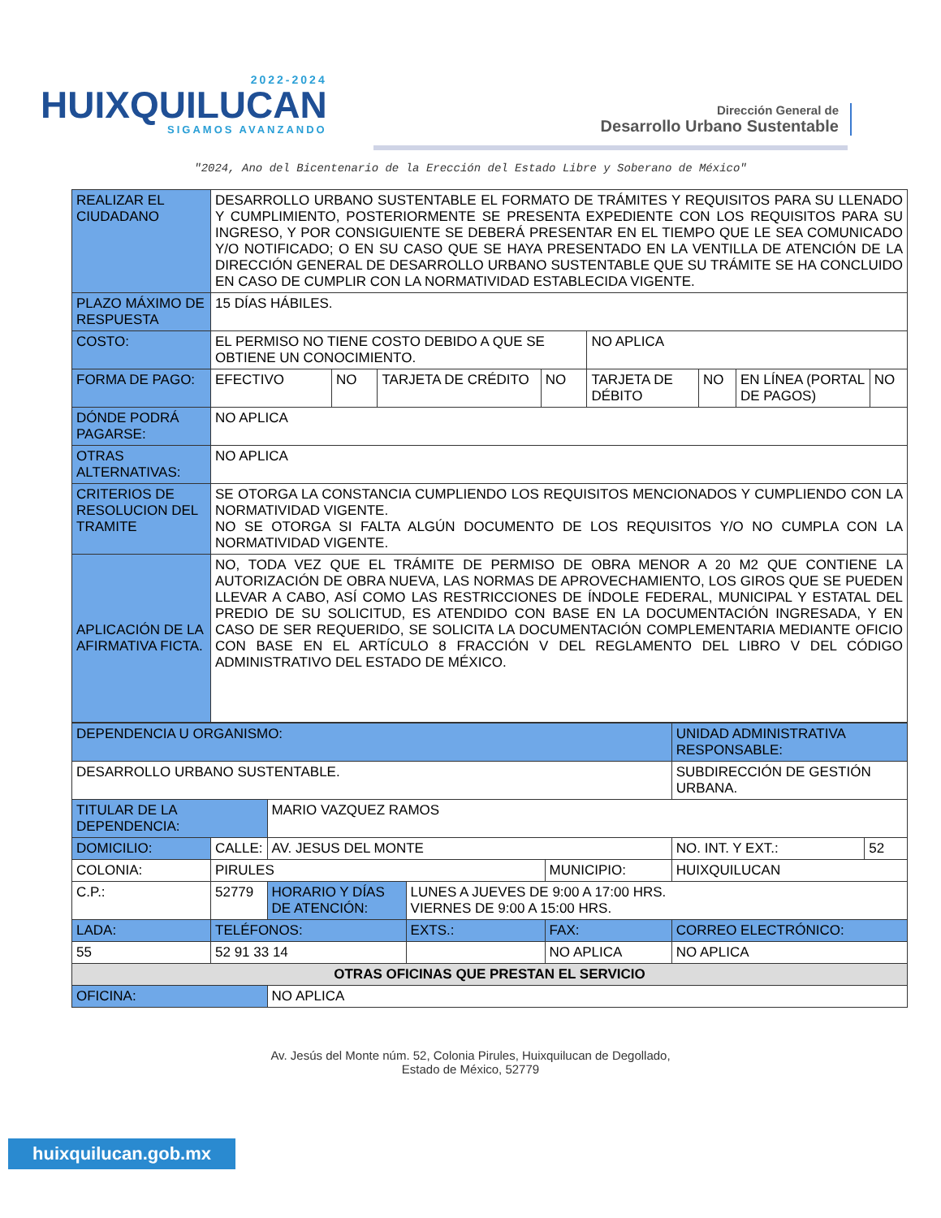2022-2024
HUIXQUILUCAN
SIGAMOS AVANZANDO
Dirección General de
Desarrollo Urbano Sustentable
"2024, Ano del Bicentenario de la Erección del Estado Libre y Soberano de México"
| REALIZAR EL CIUDADANO | DESARROLLO URBANO SUSTENTABLE EL FORMATO DE TRÁMITES Y REQUISITOS PARA SU LLENADO Y CUMPLIMIENTO, POSTERIORMENTE SE PRESENTA EXPEDIENTE CON LOS REQUISITOS PARA SU INGRESO, Y POR CONSIGUIENTE SE DEBERÁ PRESENTAR EN EL TIEMPO QUE LE SEA COMUNICADO Y/O NOTIFICADO; O EN SU CASO QUE SE HAYA PRESENTADO EN LA VENTILLA DE ATENCIÓN DE LA DIRECCIÓN GENERAL DE DESARROLLO URBANO SUSTENTABLE QUE SU TRÁMITE SE HA CONCLUIDO EN CASO DE CUMPLIR CON LA NORMATIVIDAD ESTABLECIDA VIGENTE. | | | | | | | |
| PLAZO MÁXIMO DE RESPUESTA | 15 DÍAS HÁBILES. | | | | | | | |
| COSTO: | EL PERMISO NO TIENE COSTO DEBIDO A QUE SE OBTIENE UN CONOCIMIENTO. | | | | NO APLICA | | | |
| FORMA DE PAGO: | EFECTIVO | NO | TARJETA DE CRÉDITO | NO | TARJETA DE DÉBITO | NO | EN LÍNEA (PORTAL DE PAGOS) | NO |
| DÓNDE PODRÁ PAGARSE: | NO APLICA | | | | | | | |
| OTRAS ALTERNATIVAS: | NO APLICA | | | | | | | |
| CRITERIOS DE RESOLUCION DEL TRAMITE | SE OTORGA LA CONSTANCIA CUMPLIENDO LOS REQUISITOS MENCIONADOS Y CUMPLIENDO CON LA NORMATIVIDAD VIGENTE. NO SE OTORGA SI FALTA ALGÚN DOCUMENTO DE LOS REQUISITOS Y/O NO CUMPLA CON LA NORMATIVIDAD VIGENTE. | | | | | | | |
| APLICACIÓN DE LA AFIRMATIVA FICTA. | NO, TODA VEZ QUE EL TRÁMITE DE PERMISO DE OBRA MENOR A 20 M2 QUE CONTIENE LA AUTORIZACIÓN DE OBRA NUEVA, LAS NORMAS DE APROVECHAMIENTO, LOS GIROS QUE SE PUEDEN LLEVAR A CABO, ASÍ COMO LAS RESTRICCIONES DE ÍNDOLE FEDERAL, MUNICIPAL Y ESTATAL DEL PREDIO DE SU SOLICITUD, ES ATENDIDO CON BASE EN LA DOCUMENTACIÓN INGRESADA, Y EN CASO DE SER REQUERIDO, SE SOLICITA LA DOCUMENTACIÓN COMPLEMENTARIA MEDIANTE OFICIO CON BASE EN EL ARTÍCULO 8 FRACCIÓN V DEL REGLAMENTO DEL LIBRO V DEL CÓDIGO ADMINISTRATIVO DEL ESTADO DE MÉXICO. | | | | | | | |
| DEPENDENCIA U ORGANISMO: | | | | | | UNIDAD ADMINISTRATIVA RESPONSABLE: | |
| DESARROLLO URBANO SUSTENTABLE. | | | | | | SUBDIRECCIÓN DE GESTIÓN URBANA. | |
| TITULAR DE LA DEPENDENCIA: | | MARIO VAZQUEZ RAMOS | | | | | |
| DOMICILIO: | CALLE: | AV. JESUS DEL MONTE | | | | NO. INT. Y EXT.: | 52 |
| COLONIA: | PIRULES | | | MUNICIPIO: | HUIXQUILUCAN | | |
| C.P.: | 52779 | HORARIO Y DÍAS DE ATENCIÓN: | LUNES A JUEVES DE 9:00 A 17:00 HRS. VIERNES DE 9:00 A 15:00 HRS. | | | | |
| LADA: | TELÉFONOS: | | EXTS.: | FAX: | | CORREO ELECTRÓNICO: | |
| 55 | 52 91 33 14 | | | NO APLICA | | NO APLICA | |
| OTRAS OFICINAS QUE PRESTAN EL SERVICIO | | | | | | | |
| OFICINA: | | NO APLICA | | | | | |
Av. Jesús del Monte núm. 52, Colonia Pirules, Huixquilucan de Degollado,
Estado de México, 52779
huixquilucan.gob.mx